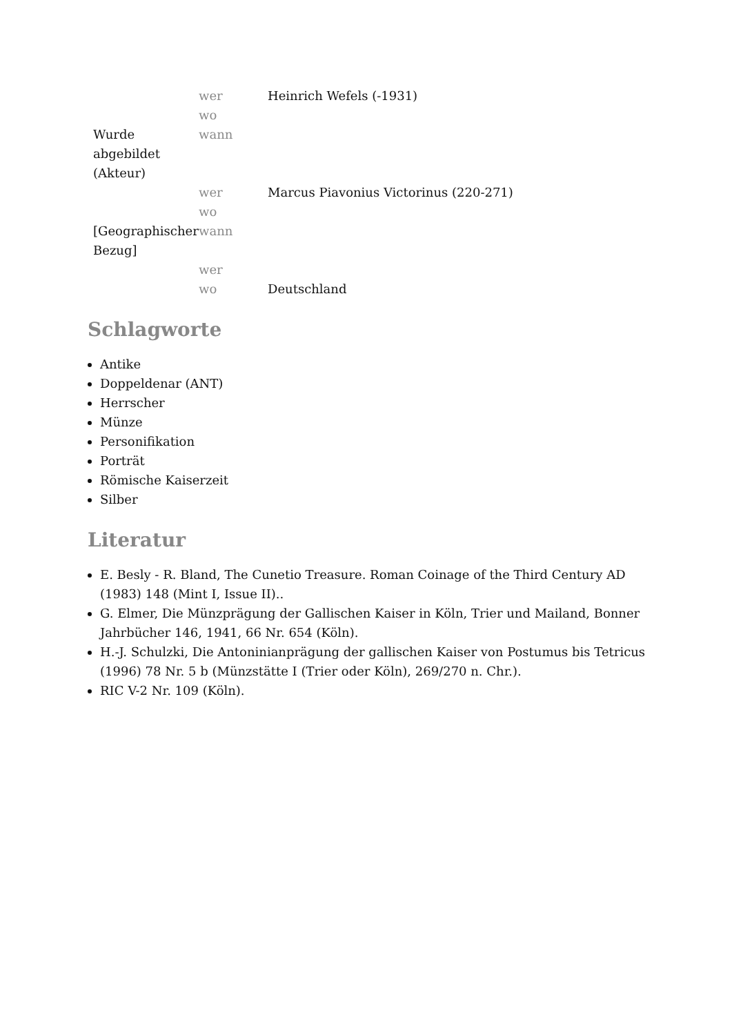| | wer | Heinrich Wefels (-1931) |
| | wo | |
| Wurde abgebildet (Akteur) | wann | |
| | wer | Marcus Piavonius Victorinus (220-271) |
| | wo | |
| [Geographischer Bezug] | wann | |
| | wer | |
| | wo | Deutschland |
Schlagworte
Antike
Doppeldenar (ANT)
Herrscher
Münze
Personifikation
Porträt
Römische Kaiserzeit
Silber
Literatur
E. Besly - R. Bland, The Cunetio Treasure. Roman Coinage of the Third Century AD (1983) 148 (Mint I, Issue II)..
G. Elmer, Die Münzprägung der Gallischen Kaiser in Köln, Trier und Mailand, Bonner Jahrbücher 146, 1941, 66 Nr. 654 (Köln).
H.-J. Schulzki, Die Antoninianprägung der gallischen Kaiser von Postumus bis Tetricus (1996) 78 Nr. 5 b (Münzstätte I (Trier oder Köln), 269/270 n. Chr.).
RIC V-2 Nr. 109 (Köln).